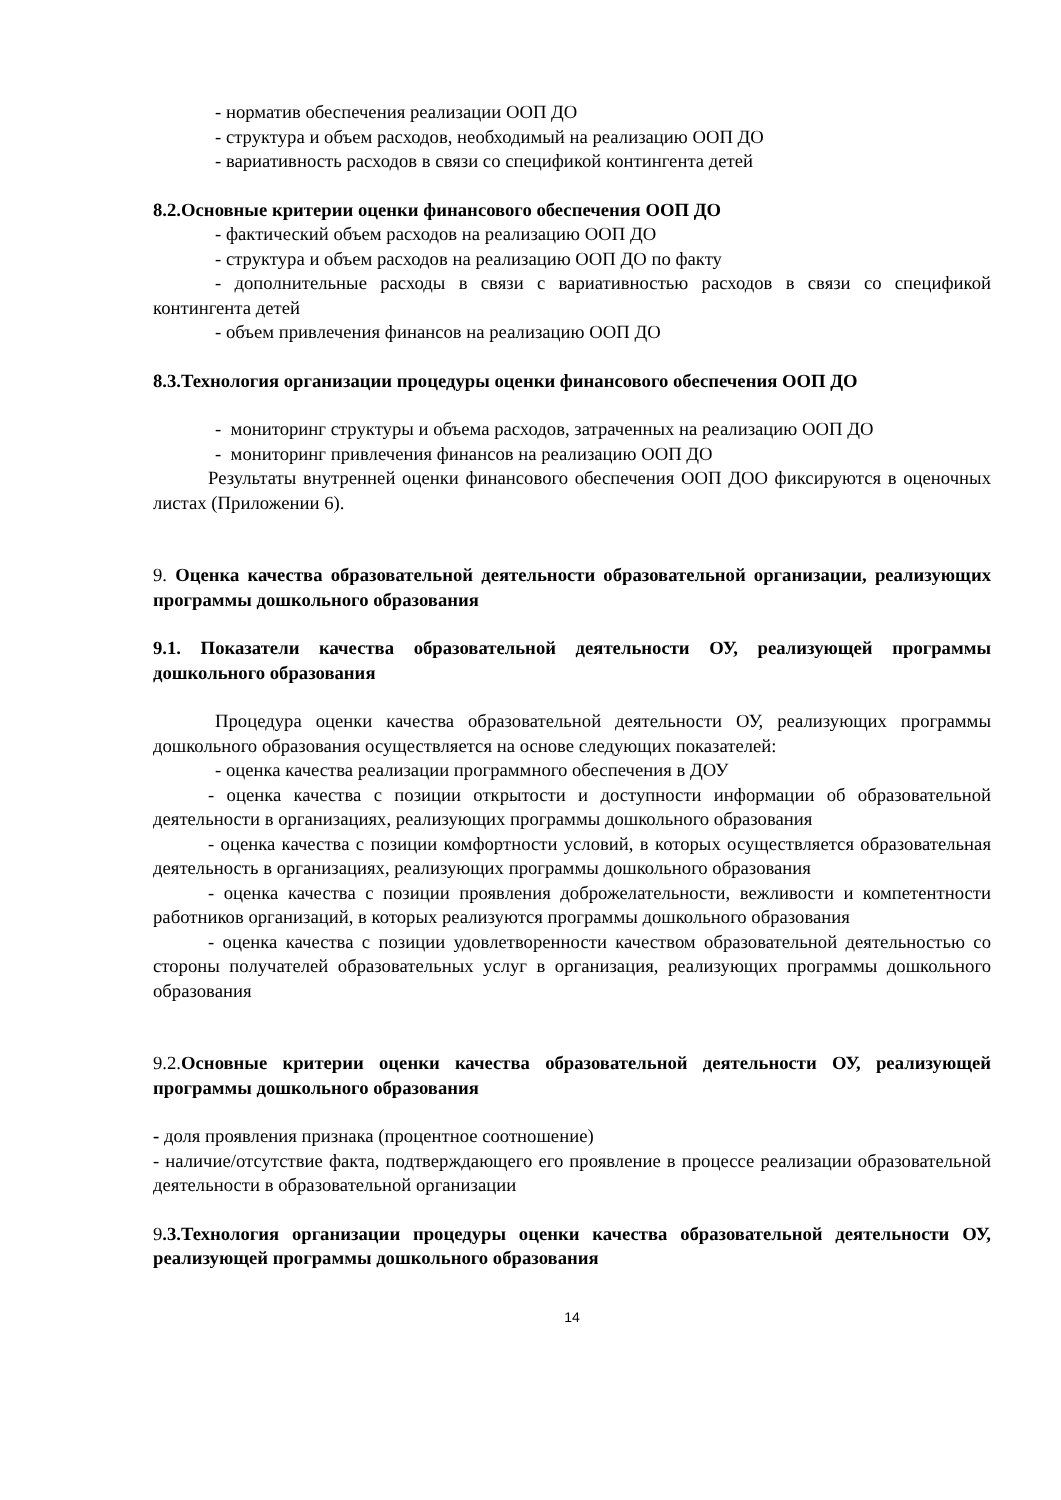- норматив обеспечения реализации ООП ДО
- структура и объем расходов, необходимый на реализацию ООП ДО
- вариативность расходов в связи со спецификой контингента детей
8.2.Основные критерии оценки финансового обеспечения ООП ДО
- фактический объем расходов на реализацию ООП ДО
- структура и объем расходов на реализацию ООП ДО по факту
- дополнительные расходы в связи с вариативностью расходов в связи со спецификой контингента детей
- объем привлечения финансов на реализацию ООП ДО
8.3.Технология организации процедуры оценки финансового обеспечения ООП ДО
- мониторинг структуры и объема расходов, затраченных на реализацию ООП ДО
- мониторинг привлечения финансов на реализацию ООП ДО
Результаты внутренней оценки финансового обеспечения ООП ДОО фиксируются в оценочных листах (Приложении 6).
9. Оценка качества образовательной деятельности образовательной организации, реализующих программы дошкольного образования
9.1. Показатели качества образовательной деятельности ОУ, реализующей программы дошкольного образования
Процедура оценки качества образовательной деятельности ОУ, реализующих программы дошкольного образования осуществляется на основе следующих показателей:
- оценка качества реализации программного обеспечения в ДОУ
- оценка качества с позиции открытости и доступности информации об образовательной деятельности в организациях, реализующих программы дошкольного образования
- оценка качества с позиции комфортности условий, в которых осуществляется образовательная деятельность в организациях, реализующих программы дошкольного образования
- оценка качества с позиции проявления доброжелательности, вежливости и компетентности работников организаций, в которых реализуются программы дошкольного образования
- оценка качества с позиции удовлетворенности качеством образовательной деятельностью со стороны получателей образовательных услуг в организация, реализующих программы дошкольного образования
9.2.Основные критерии оценки качества образовательной деятельности ОУ, реализующей программы дошкольного образования
- доля проявления признака (процентное соотношение)
- наличие/отсутствие факта, подтверждающего его проявление в процессе реализации образовательной деятельности в образовательной организации
9.3.Технология организации процедуры оценки качества образовательной деятельности ОУ, реализующей программы дошкольного образования
14